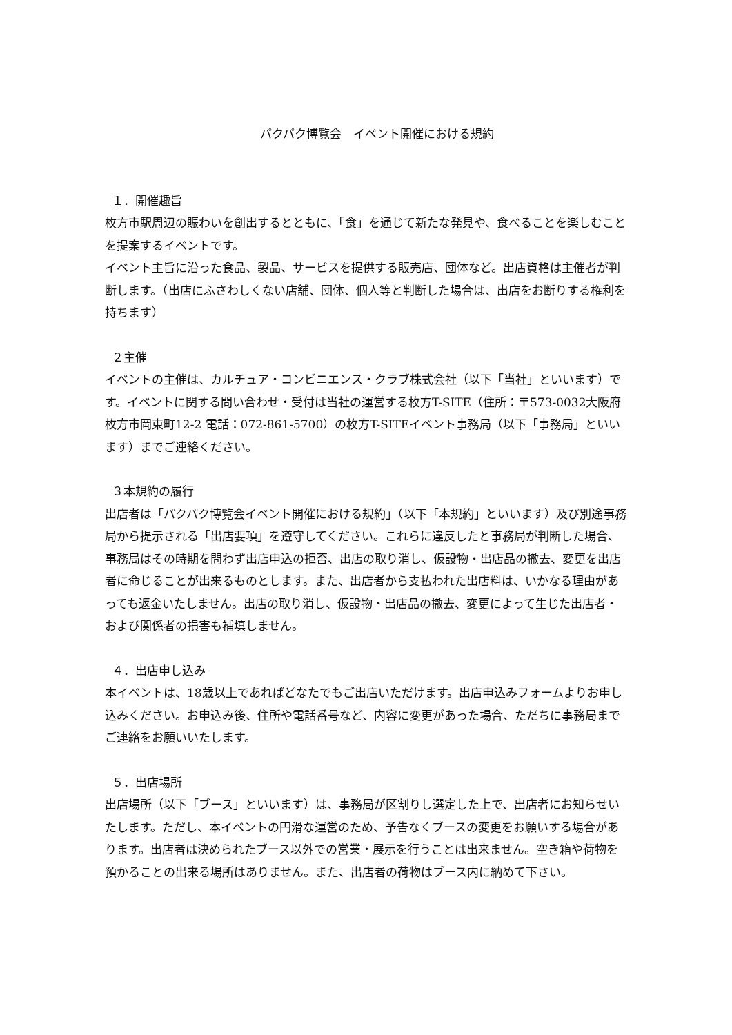パクパク博覧会　イベント開催における規約
１．開催趣旨
枚方市駅周辺の賑わいを創出するとともに、「食」を通じて新たな発見や、食べることを楽しむことを提案するイベントです。
イベント主旨に沿った食品、製品、サービスを提供する販売店、団体など。出店資格は主催者が判断します。（出店にふさわしくない店舗、団体、個人等と判断した場合は、出店をお断りする権利を持ちます）
２主催
イベントの主催は、カルチュア・コンビニエンス・クラブ株式会社（以下「当社」といいます）です。イベントに関する問い合わせ・受付は当社の運営する枚方T-SITE（住所：〒573-0032大阪府枚方市岡東町12-2 電話：072-861-5700）の枚方T-SITEイベント事務局（以下「事務局」といいます）までご連絡ください。
３本規約の履行
出店者は「パクパク博覧会イベント開催における規約」（以下「本規約」といいます）及び別途事務局から提示される「出店要項」を遵守してください。これらに違反したと事務局が判断した場合、事務局はその時期を問わず出店申込の拒否、出店の取り消し、仮設物・出店品の撤去、変更を出店者に命じることが出来るものとします。また、出店者から支払われた出店料は、いかなる理由があっても返金いたしません。出店の取り消し、仮設物・出店品の撤去、変更によって生じた出店者・および関係者の損害も補填しません。
４．出店申し込み
本イベントは、18歳以上であればどなたでもご出店いただけます。出店申込みフォームよりお申し込みください。お申込み後、住所や電話番号など、内容に変更があった場合、ただちに事務局までご連絡をお願いいたします。
５．出店場所
出店場所（以下「ブース」といいます）は、事務局が区割りし選定した上で、出店者にお知らせいたします。ただし、本イベントの円滑な運営のため、予告なくブースの変更をお願いする場合があります。出店者は決められたブース以外での営業・展示を行うことは出来ません。空き箱や荷物を預かることの出来る場所はありません。また、出店者の荷物はブース内に納めて下さい。